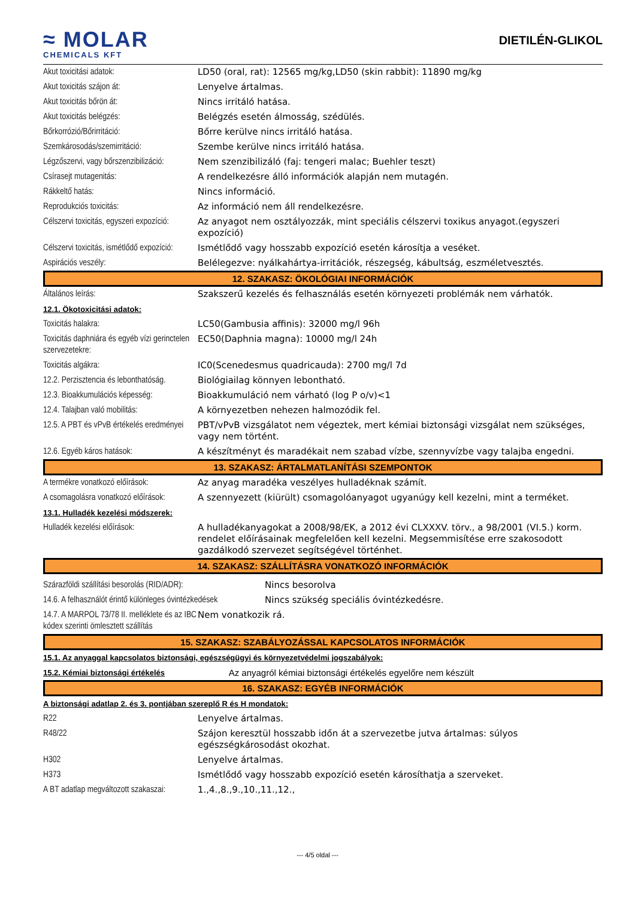≈ MOLAR
CHEMICALS KFT
DIETILÉN-GLIKOL
| Akut toxicitási adatok: | LD50 (oral, rat): 12565 mg/kg,LD50 (skin rabbit): 11890 mg/kg |
| Akut toxicitás szájon át: | Lenyelve ártalmas. |
| Akut toxicitás bőrön át: | Nincs irritáló hatása. |
| Akut toxicitás belégzés: | Belégzés esetén álmosság, szédülés. |
| Bőrkorrózió/Bőrirritáció: | Bőrre kerülve nincs irritáló hatása. |
| Szemkárosodás/szemirritáció: | Szembe kerülve nincs irritáló hatása. |
| Légzőszervi, vagy bőrszenzibilizáció: | Nem szenzibilizáló (faj: tengeri malac; Buehler teszt) |
| Csírasejt mutagenitás: | A rendelkezésre álló információk alapján nem mutagén. |
| Rákkeltő hatás: | Nincs információ. |
| Reprodukciós toxicitás: | Az információ nem áll rendelkezésre. |
| Célszervi toxicitás, egyszeri expozíció: | Az anyagot nem osztályozzák, mint speciális célszervi toxikus anyagot.(egyszeri expozíció) |
| Célszervi toxicitás, ismétlődő expozíció: | Ismétlődő vagy hosszabb expozíció esetén károsítja a veséket. |
| Aspirációs veszély: | Belélegezve: nyálkahártya-irritációk, részegség, kábultság, eszméletvesztés. |
12. SZAKASZ: ÖKOLÓGIAI INFORMÁCIÓK
| Általános leírás: | Szakszerű kezelés és felhasználás esetén környezeti problémák nem várhatók. |
| 12.1. Ökotoxicitási adatok: | |
| Toxicitás halakra: | LC50(Gambusia affinis): 32000 mg/l 96h |
| Toxicitás daphniára és egyéb vízi gerinctelen szervezetekre: | EC50(Daphnia magna): 10000 mg/l 24h |
| Toxicitás algákra: | IC0(Scenedesmus quadricauda): 2700 mg/l 7d |
| 12.2. Perzisztencia és lebonthatóság. | Biológiailag könnyen lebontható. |
| 12.3. Bioakkumulációs képesség: | Bioakkumuláció nem várható (log P o/v)<1 |
| 12.4. Talajban való mobilitás: | A környezetben nehezen halmozódik fel. |
| 12.5. A PBT és vPvB értékelés eredményei | PBT/vPvB vizsgálatot nem végeztek, mert kémiai biztonsági vizsgálat nem szükséges, vagy nem történt. |
| 12.6. Egyéb káros hatások: | A készítményt és maradékait nem szabad vízbe, szennyvízbe vagy talajba engedni. |
13. SZAKASZ: ÁRTALMATLANÍTÁSI SZEMPONTOK
| A termékre vonatkozó előírások: | Az anyag maradéka veszélyes hulladéknak számít. |
| A csomagolásra vonatkozó előírások: | A szennyezett (kiürült) csomagolóanyagot ugyanúgy kell kezelni, mint a terméket. |
| 13.1. Hulladék kezelési módszerek: | |
| Hulladék kezelési előírások: | A hulladékanyagokat a 2008/98/EK, a 2012 évi CLXXXV. törv., a 98/2001 (VI.5.) korm. rendelet előírásainak megfelelően kell kezelni. Megsemmisítése erre szakosodott gazdálkodó szervezet segítségével történhet. |
14. SZAKASZ: SZÁLLÍTÁSRA VONATKOZÓ INFORMÁCIÓK
| Szárazföldi szállítási besorolás (RID/ADR): | Nincs besorolva |
| 14.6. A felhasználót érintő különleges óvintézkedések | Nincs szükség speciális óvintézkedésre. |
| 14.7. A MARPOL 73/78 II. melléklete és az IBC kódex szerinti ömlesztett szállítás | Nem vonatkozik rá. |
15. SZAKASZ: SZABÁLYOZÁSSAL KAPCSOLATOS INFORMÁCIÓK
| 15.1. Az anyaggal kapcsolatos biztonsági, egészségügyi és környezetvédelmi jogszabályok: | |
| 15.2. Kémiai biztonsági értékelés | Az anyagról kémiai biztonsági értékelés egyelőre nem készült |
16. SZAKASZ: EGYÉB INFORMÁCIÓK
| A biztonsági adatlap 2. és 3. pontjában szereplő R és H mondatok: | |
| R22 | Lenyelve ártalmas. |
| R48/22 | Szájon keresztül hosszabb időn át a szervezetbe jutva ártalmas: súlyos egészségkárosodást okozhat. |
| H302 | Lenyelve ártalmas. |
| H373 | Ismétlődő vagy hosszabb expozíció esetén károsíthatja a szerveket. |
| A BT adatlap megváltozott szakaszai: | 1.,4.,8.,9.,10.,11.,12., |
--- 4/5 oldal ---